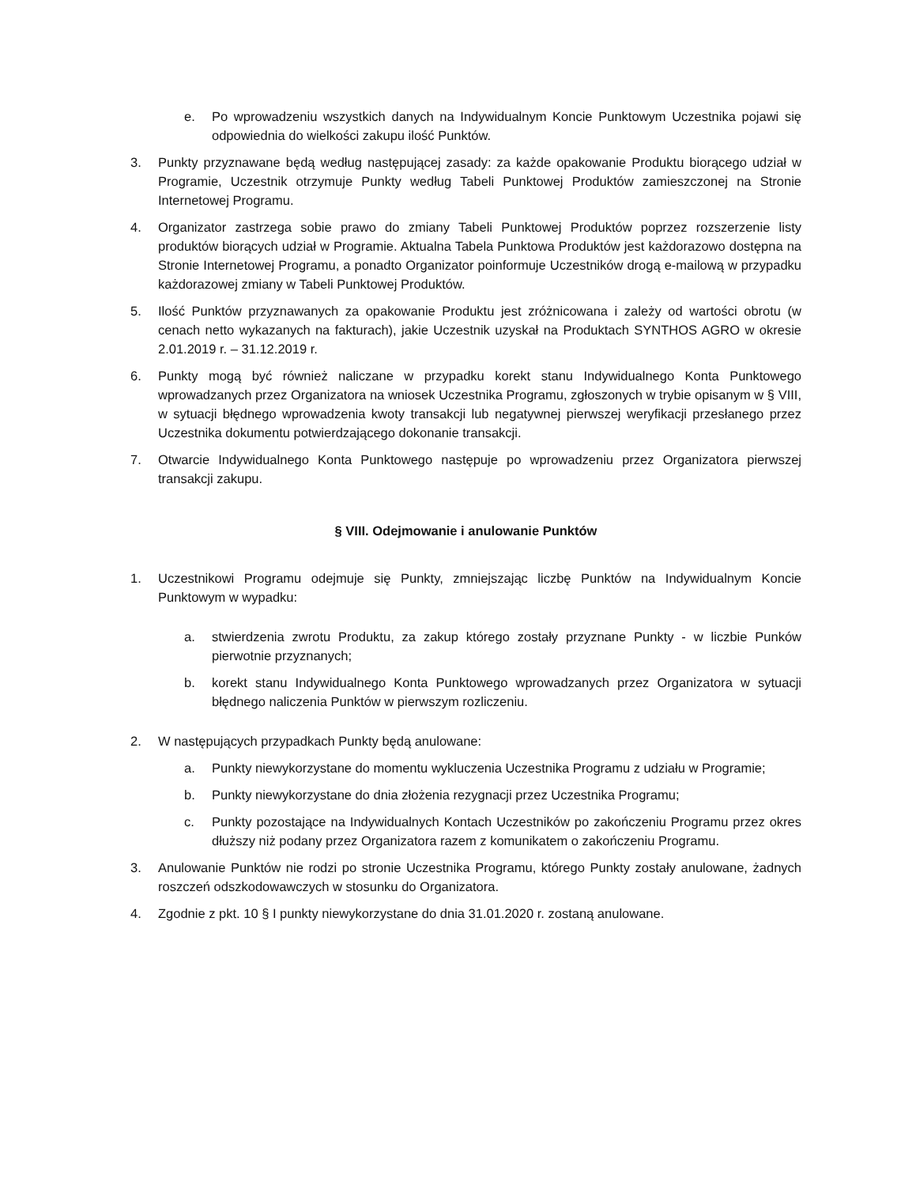e. Po wprowadzeniu wszystkich danych na Indywidualnym Koncie Punktowym Uczestnika pojawi się odpowiednia do wielkości zakupu ilość Punktów.
3. Punkty przyznawane będą według następującej zasady: za każde opakowanie Produktu biorącego udział w Programie, Uczestnik otrzymuje Punkty według Tabeli Punktowej Produktów zamieszczonej na Stronie Internetowej Programu.
4. Organizator zastrzega sobie prawo do zmiany Tabeli Punktowej Produktów poprzez rozszerzenie listy produktów biorących udział w Programie. Aktualna Tabela Punktowa Produktów jest każdorazowo dostępna na Stronie Internetowej Programu, a ponadto Organizator poinformuje Uczestników drogą e-mailową w przypadku każdorazowej zmiany w Tabeli Punktowej Produktów.
5. Ilość Punktów przyznawanych za opakowanie Produktu jest zróżnicowana i zależy od wartości obrotu (w cenach netto wykazanych na fakturach), jakie Uczestnik uzyskał na Produktach SYNTHOS AGRO w okresie 2.01.2019 r. – 31.12.2019 r.
6. Punkty mogą być również naliczane w przypadku korekt stanu Indywidualnego Konta Punktowego wprowadzanych przez Organizatora na wniosek Uczestnika Programu, zgłoszonych w trybie opisanym w § VIII, w sytuacji błędnego wprowadzenia kwoty transakcji lub negatywnej pierwszej weryfikacji przesłanego przez Uczestnika dokumentu potwierdzającego dokonanie transakcji.
7. Otwarcie Indywidualnego Konta Punktowego następuje po wprowadzeniu przez Organizatora pierwszej transakcji zakupu.
§ VIII. Odejmowanie i anulowanie Punktów
1. Uczestnikowi Programu odejmuje się Punkty, zmniejszając liczbę Punktów na Indywidualnym Koncie Punktowym w wypadku:
a. stwierdzenia zwrotu Produktu, za zakup którego zostały przyznane Punkty - w liczbie Punków pierwotnie przyznanych;
b. korekt stanu Indywidualnego Konta Punktowego wprowadzanych przez Organizatora w sytuacji błędnego naliczenia Punktów w pierwszym rozliczeniu.
2. W następujących przypadkach Punkty będą anulowane:
a. Punkty niewykorzystane do momentu wykluczenia Uczestnika Programu z udziału w Programie;
b. Punkty niewykorzystane do dnia złożenia rezygnacji przez Uczestnika Programu;
c. Punkty pozostające na Indywidualnych Kontach Uczestników po zakończeniu Programu przez okres dłuższy niż podany przez Organizatora razem z komunikatem o zakończeniu Programu.
3. Anulowanie Punktów nie rodzi po stronie Uczestnika Programu, którego Punkty zostały anulowane, żadnych roszczeń odszkodowawczych w stosunku do Organizatora.
4. Zgodnie z pkt. 10 § I punkty niewykorzystane do dnia 31.01.2020 r. zostaną anulowane.